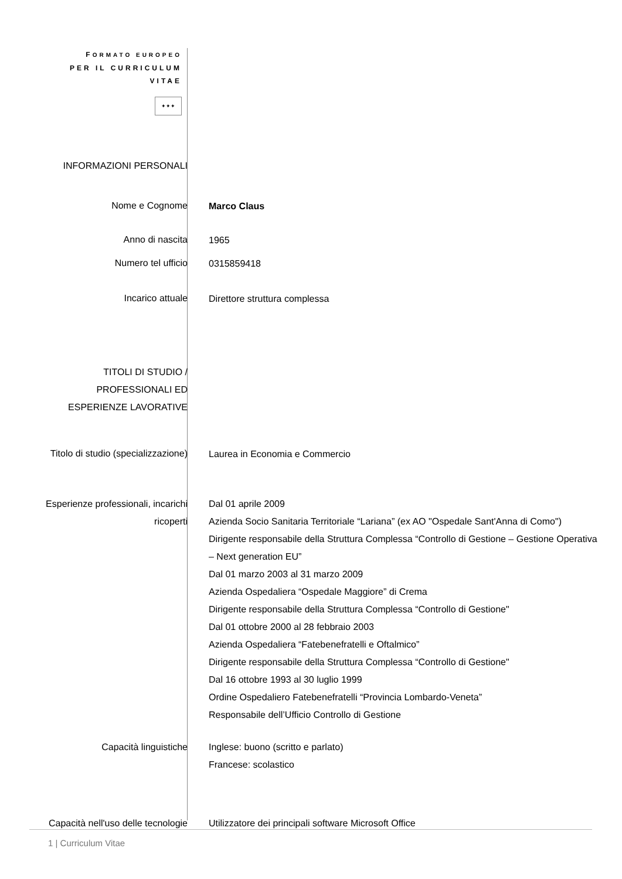| F ORMATO EUROPEO PER IL CURRICULUM VITAE ✦✦✦ | |
| INFORMAZIONI PERSONALI | |
| Nome e Cognome | Marco Claus |
| Anno di nascita | 1965 |
| Numero tel ufficio | 0315859418 |
| Incarico attuale | Direttore struttura complessa |
| TITOLI DI STUDIO / PROFESSIONALI ED ESPERIENZE LAVORATIVE | |
| Titolo di studio (specializzazione) | Laurea in Economia e Commercio |
| Esperienze professionali, incarichi ricoperti | Dal 01 aprile 2009 Azienda Socio Sanitaria Territoriale “Lariana” (ex AO "Ospedale Sant'Anna di Como") Dirigente responsabile della Struttura Complessa “Controllo di Gestione – Gestione Operativa – Next generation EU” Dal 01 marzo 2003 al 31 marzo 2009 Azienda Ospedaliera “Ospedale Maggiore” di Crema Dirigente responsabile della Struttura Complessa “Controllo di Gestione" Dal 01 ottobre 2000 al 28 febbraio 2003 Azienda Ospedaliera “Fatebenefratelli e Oftalmico” Dirigente responsabile della Struttura Complessa “Controllo di Gestione" Dal 16 ottobre 1993 al 30 luglio 1999 Ordine Ospedaliero Fatebenefratelli “Provincia Lombardo-Veneta” Responsabile dell’Ufficio Controllo di Gestione |
| Capacità linguistiche | Inglese: buono (scritto e parlato) Francese: scolastico |
| Capacità nell'uso delle tecnologie | Utilizzatore dei principali software Microsoft Office |
1 | Curriculum Vitae